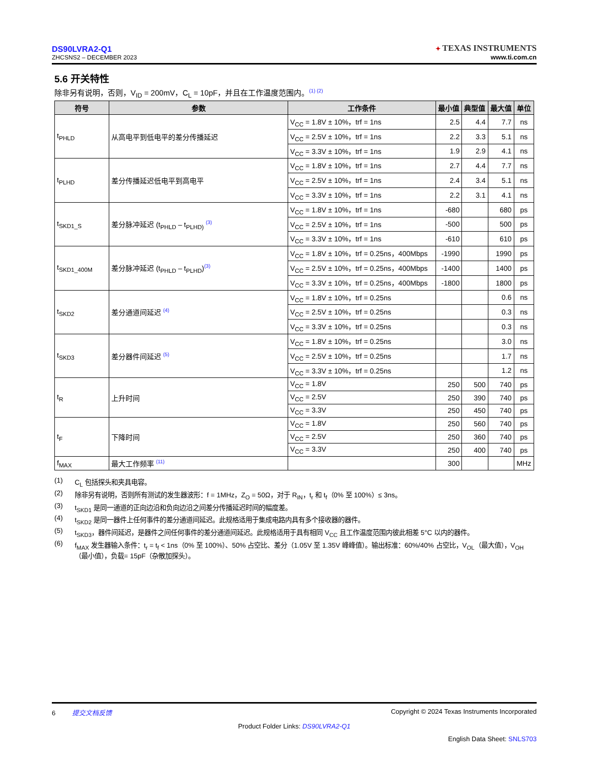DS90LVRA2-Q1
ZHCSNS2 – DECEMBER 2023
✦ TEXAS INSTRUMENTS
www.ti.com.cn
5.6 开关特性
除非另有说明，否则，V<sub>ID</sub> = 200mV，C<sub>L</sub> = 10pF，并且在工作温度范围内。<sup>(1) (2)</sup>
| 符号 | 参数 | 工作条件 | 最小值 | 典型值 | 最大值 | 单位 |
| --- | --- | --- | --- | --- | --- | --- |
| t<sub>PHLD</sub> | 从高电平到低电平的差分传播延迟 | V<sub>CC</sub> = 1.8V ± 10%，trf = 1ns | 2.5 | 4.4 | 7.7 | ns |
| | | V<sub>CC</sub> = 2.5V ± 10%，trf = 1ns | 2.2 | 3.3 | 5.1 | ns |
| | | V<sub>CC</sub> = 3.3V ± 10%，trf = 1ns | 1.9 | 2.9 | 4.1 | ns |
| t<sub>PLHD</sub> | 差分传播延迟低电平到高电平 | V<sub>CC</sub> = 1.8V ± 10%，trf = 1ns | 2.7 | 4.4 | 7.7 | ns |
| | | V<sub>CC</sub> = 2.5V ± 10%，trf = 1ns | 2.4 | 3.4 | 5.1 | ns |
| | | V<sub>CC</sub> = 3.3V ± 10%，trf = 1ns | 2.2 | 3.1 | 4.1 | ns |
| t<sub>SKD1_S</sub> | 差分脉冲延迟 (t<sub>PHLD</sub> – t<sub>PLHD)</sub> <sup>(3)</sup> | V<sub>CC</sub> = 1.8V ± 10%，trf = 1ns | -680 | | 680 | ps |
| | | V<sub>CC</sub> = 2.5V ± 10%，trf = 1ns | -500 | | 500 | ps |
| | | V<sub>CC</sub> = 3.3V ± 10%，trf = 1ns | -610 | | 610 | ps |
| t<sub>SKD1_400M</sub> | 差分脉冲延迟 (t<sub>PHLD</sub> – t<sub>PLHD</sub>)<sup>(3)</sup> | V<sub>CC</sub> = 1.8V ± 10%，trf = 0.25ns，400Mbps | -1990 | | 1990 | ps |
| | | V<sub>CC</sub> = 2.5V ± 10%，trf = 0.25ns，400Mbps | -1400 | | 1400 | ps |
| | | V<sub>CC</sub> = 3.3V ± 10%，trf = 0.25ns，400Mbps | -1800 | | 1800 | ps |
| t<sub>SKD2</sub> | 差分通道间延迟 <sup>(4)</sup> | V<sub>CC</sub> = 1.8V ± 10%，trf = 0.25ns | | | 0.6 | ns |
| | | V<sub>CC</sub> = 2.5V ± 10%，trf = 0.25ns | | | 0.3 | ns |
| | | V<sub>CC</sub> = 3.3V ± 10%，trf = 0.25ns | | | 0.3 | ns |
| t<sub>SKD3</sub> | 差分器件间延迟 <sup>(5)</sup> | V<sub>CC</sub> = 1.8V ± 10%，trf = 0.25ns | | | 3.0 | ns |
| | | V<sub>CC</sub> = 2.5V ± 10%，trf = 0.25ns | | | 1.7 | ns |
| | | V<sub>CC</sub> = 3.3V ± 10%，trf = 0.25ns | | | 1.2 | ns |
| t<sub>R</sub> | 上升时间 | V<sub>CC</sub> = 1.8V | 250 | 500 | 740 | ps |
| | | V<sub>CC</sub> = 2.5V | 250 | 390 | 740 | ps |
| | | V<sub>CC</sub> = 3.3V | 250 | 450 | 740 | ps |
| t<sub>F</sub> | 下降时间 | V<sub>CC</sub> = 1.8V | 250 | 560 | 740 | ps |
| | | V<sub>CC</sub> = 2.5V | 250 | 360 | 740 | ps |
| | | V<sub>CC</sub> = 3.3V | 250 | 400 | 740 | ps |
| f<sub>MAX</sub> | 最大工作频率 <sup>(11)</sup> | | 300 | | | MHz |
(1) C<sub>L</sub> 包括探头和夹具电容。
(2) 除非另有说明，否则所有测试的发生器波形：f = 1MHz，Z<sub>O</sub> = 50Ω，对于 R<sub>IN</sub>，t<sub>r</sub> 和 t<sub>f</sub>（0% 至 100%）≤ 3ns。
(3) t<sub>SKD1</sub> 是同一通道的正向边沿和负向边沿之间差分传播延迟时间的幅度差。
(4) t<sub>SKD2</sub> 是同一器件上任何事件的差分通道间延迟。此规格适用于集成电路内具有多个接收器的器件。
(5) t<sub>SKD3</sub>，器件间延迟，是器件之间任何事件的差分通道间延迟。此规格适用于具有相同 V<sub>CC</sub> 且工作温度范围内彼此相差 5°C 以内的器件。
(6) f<sub>MAX</sub> 发生器输入条件：t<sub>r</sub> = t<sub>f</sub> < 1ns（0% 至 100%）、50% 占空比、差分（1.05V 至 1.35V 峰峰值）。输出标准：60%/40% 占空比，V<sub>OL</sub>（最大值），V<sub>OH</sub>（最小值），负载= 15pF（杂散加探头）。
6 提交文档反馈 Copyright © 2024 Texas Instruments Incorporated
Product Folder Links: DS90LVRA2-Q1
English Data Sheet: SNLS703